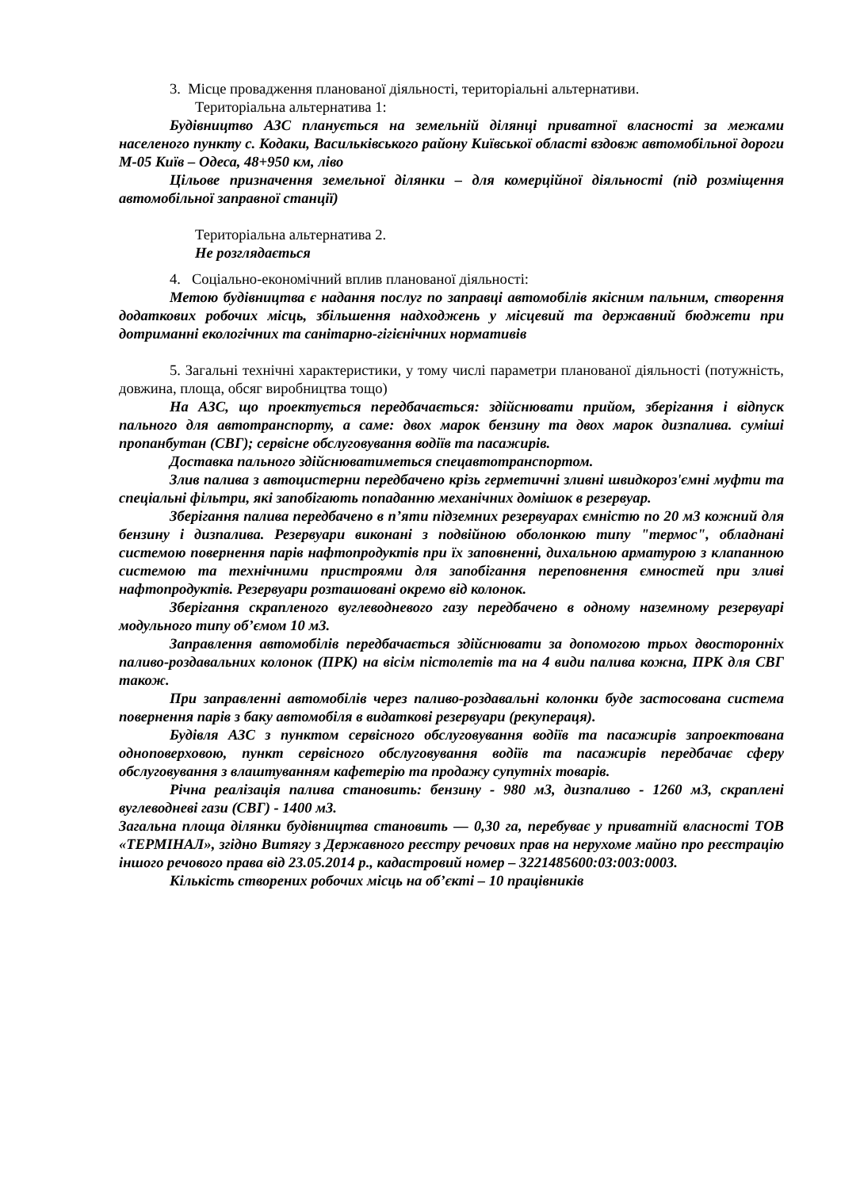3. Місце провадження планованої діяльності, територіальні альтернативи.
Територіальна альтернатива 1:
Будівництво АЗС планується на земельній ділянці приватної власності за межами населеного пункту с. Кодаки, Васильківського району Київської області вздовж автомобільної дороги М-05 Київ – Одеса, 48+950 км, ліво
Цільове призначення земельної ділянки – для комерційної діяльності (під розміщення автомобільної заправної станції)
Територіальна альтернатива 2.
Не розглядається
4. Соціально-економічний вплив планованої діяльності:
Метою будівництва є надання послуг по заправці автомобілів якісним пальним, створення додаткових робочих місць, збільшення надходжень у місцевий та державний бюджети при дотриманні екологічних та санітарно-гігієнічних нормативів
5. Загальні технічні характеристики, у тому числі параметри планованої діяльності (потужність, довжина, площа, обсяг виробництва тощо)
На АЗС, що проектується передбачається: здійснювати прийом, зберігання і відпуск пального для автотранспорту, а саме: двох марок бензину та двох марок дизпалива. суміші пропанбутан (СВГ); сервісне обслуговування водіїв та пасажирів.
Доставка пального здійснюватиметься спецавтотранспортом.
Злив палива з автоцистерни передбачено крізь герметичні зливні швидкороз'ємні муфти та спеціальні фільтри, які запобігають попаданню механічних домішок в резервуар.
Зберігання палива передбачено в п’яти підземних резервуарах ємністю по 20 м3 кожний для бензину і дизпалива. Резервуари виконані з подвійною оболонкою типу "термос", обладнані системою повернення парів нафтопродуктів при їх заповненні, дихальною арматурою з клапанною системою та технічними пристроями для запобігання переповнення ємностей при зливі нафтопродуктів. Резервуари розташовані окремо від колонок.
Зберігання скрапленого вуглеводневого газу передбачено в одному наземному резервуарі модульного типу об’ємом 10 м3.
Заправлення автомобілів передбачається здійснювати за допомогою трьох двосторонніх паливо-роздавальних колонок (ПРК) на вісім пістолетів та на 4 види палива кожна, ПРК для СВГ також.
При заправленні автомобілів через паливо-роздавальні колонки буде застосована система повернення парів з баку автомобіля в видаткові резервуари (рекупераця).
Будівля АЗС з пунктом сервісного обслуговування водіїв та пасажирів запроектована одноповерховою, пункт сервісного обслуговування водіїв та пасажирів передбачає сферу обслуговування з влаштуванням кафетерію та продажу супутніх товарів.
Річна реалізація палива становить: бензину - 980 м3, дизпаливо - 1260 м3, скраплені вуглеводневі гази (СВГ) - 1400 м3.
Загальна площа ділянки будівництва становить — 0,30 га, перебуває у приватній власності ТОВ «ТЕРМІНАЛ», згідно Витягу з Державного реєстру речових прав на нерухоме майно про реєстрацію іншого речового права від 23.05.2014 р., кадастровий номер – 3221485600:03:003:0003.
Кількість створених робочих місць на об’єкті – 10 працівників